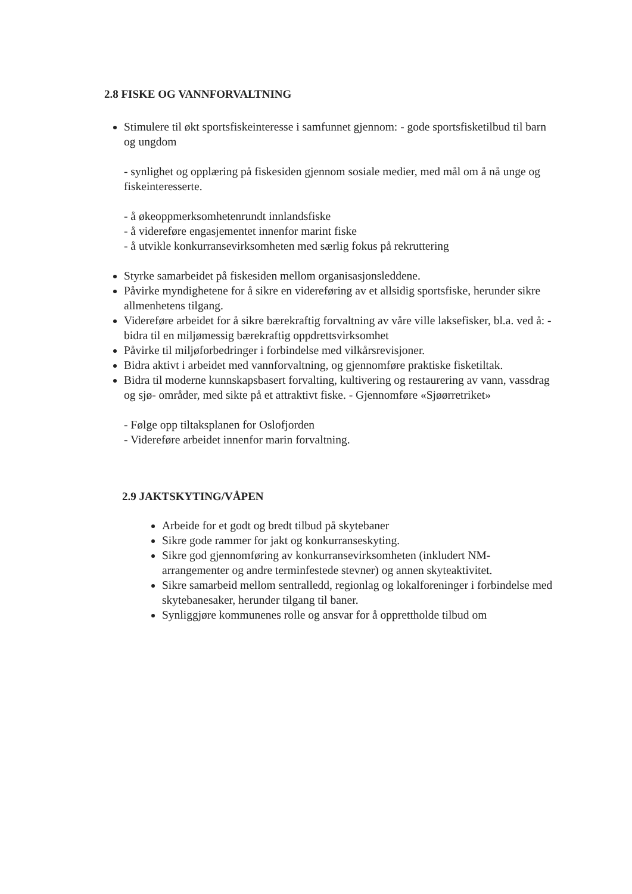2.8 FISKE OG VANNFORVALTNING
Stimulere til økt sportsfiskeinteresse i samfunnet gjennom: - gode sportsfisketilbud til barn og ungdom
- synlighet og opplæring på fiskesiden gjennom sosiale medier, med mål om å nå unge og fiskeinteresserte.
- å økeoppmerksomhetenrundt innlandsfiske
- å videreføre engasjementet innenfor marint fiske
- å utvikle konkurransevirksomheten med særlig fokus på rekruttering
Styrke samarbeidet på fiskesiden mellom organisasjonsleddene.
Påvirke myndighetene for å sikre en videreføring av et allsidig sportsfiske, herunder sikre allmenhetens tilgang.
Videreføre arbeidet for å sikre bærekraftig forvaltning av våre ville laksefisker, bl.a. ved å: - bidra til en miljømessig bærekraftig oppdrettsvirksomhet
Påvirke til miljøforbedringer i forbindelse med vilkårsrevisjoner.
Bidra aktivt i arbeidet med vannforvaltning, og gjennomføre praktiske fisketiltak.
Bidra til moderne kunnskapsbasert forvalting, kultivering og restaurering av vann, vassdrag og sjø- områder, med sikte på et attraktivt fiske. - Gjennomføre «Sjøørretriket»
- Følge opp tiltaksplanen for Oslofjorden
- Videreføre arbeidet innenfor marin forvaltning.
2.9 JAKTSKYTING/VÅPEN
Arbeide for et godt og bredt tilbud på skytebaner
Sikre gode rammer for jakt og konkurranseskyting.
Sikre god gjennomføring av konkurransevirksomheten (inkludert NM-arrangementer og andre terminfestede stevner) og annen skyteaktivitet.
Sikre samarbeid mellom sentralledd, regionlag og lokalforeninger i forbindelse med skytebanesaker, herunder tilgang til baner.
Synliggjøre kommunenes rolle og ansvar for å opprettholde tilbud om